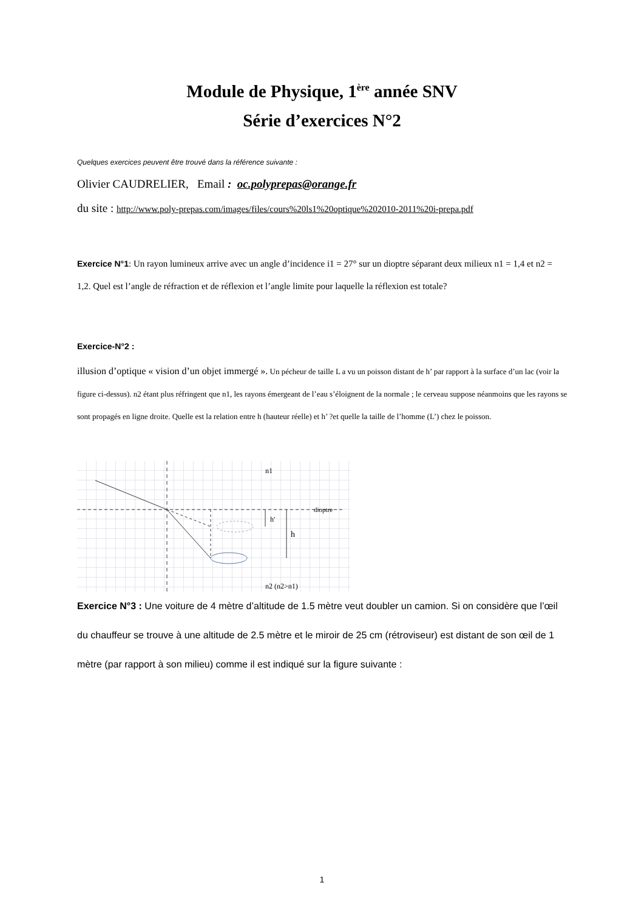Module de Physique, 1<sup>ère</sup> année SNV
Série d’exercices N°2
Quelques exercices peuvent être trouvé dans la référence suivante :
Olivier CAUDRELIER, Email : oc.polyprepas@orange.fr
du site : http://www.poly-prepas.com/images/files/cours%20ls1%20optique%202010-2011%20i-prepa.pdf
Exercice N°1: Un rayon lumineux arrive avec un angle d’incidence i1 = 27° sur un dioptre séparant deux milieux n1 = 1,4 et n2 = 1,2. Quel est l’angle de réfraction et de réflexion et l’angle limite pour laquelle la réflexion est totale?
Exercice-N°2 :
illusion d’optique « vision d’un objet immergé ». Un pécheur de taille L a vu un poisson distant de h’ par rapport à la surface d’un lac (voir la figure ci-dessus). n2 étant plus réfringent que n1, les rayons émergeant de l’eau s’éloignent de la normale ; le cerveau suppose néanmoins que les rayons se sont propagés en ligne droite. Quelle est la relation entre h (hauteur réelle) et h’ ?et quelle la taille de l’homme (L’) chez le poisson.
n1
dioptre
h'
h
n2 (n2>n1)
Exercice N°3 : Une voiture de 4 mètre d’altitude de 1.5 mètre veut doubler un camion. Si on considère que l’œil du chauffeur se trouve à une altitude de 2.5 mètre et le miroir de 25 cm (rétroviseur) est distant de son œil de 1 mètre (par rapport à son milieu) comme il est indiqué sur la figure suivante :
1